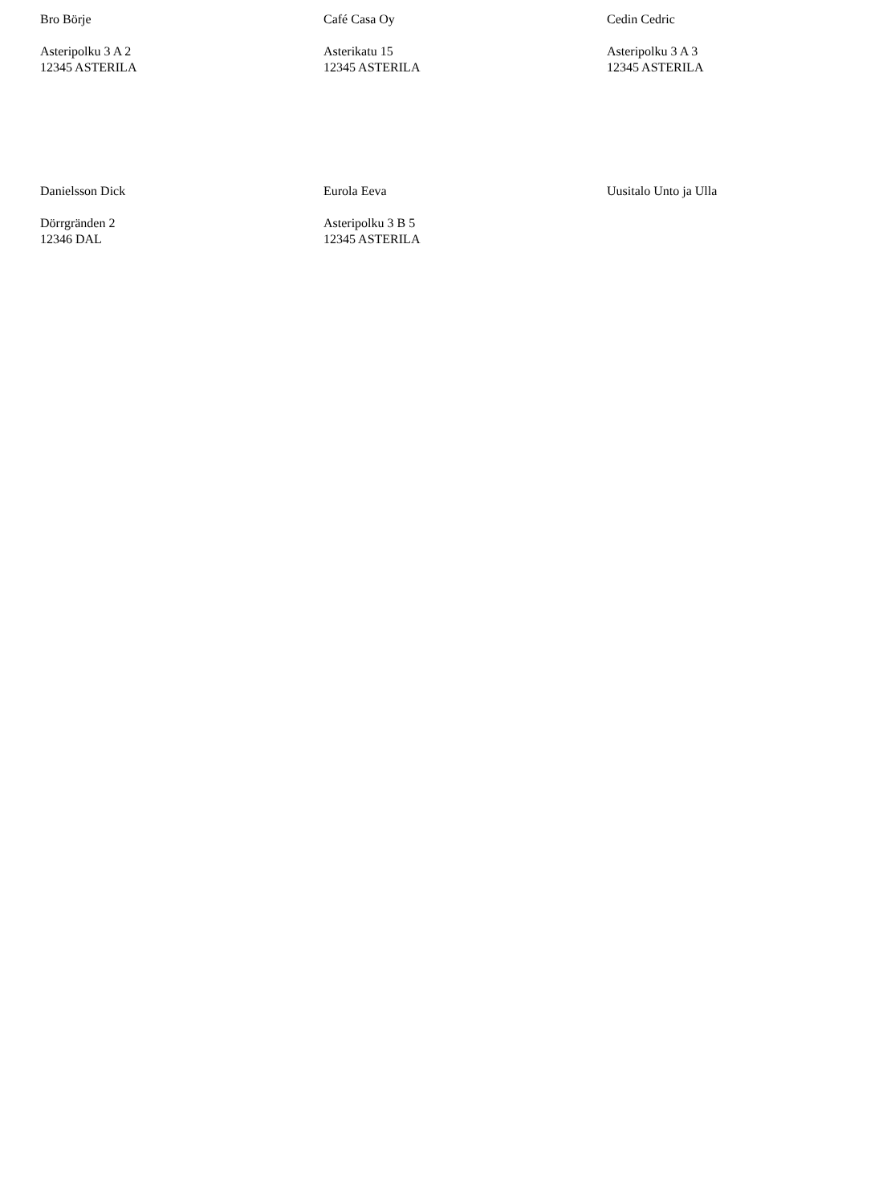Bro Börje
Asteripolku 3 A 2
12345 ASTERILA
Café Casa Oy
Asterikatu 15
12345 ASTERILA
Cedin Cedric
Asteripolku 3 A 3
12345 ASTERILA
Danielsson Dick
Dörrgränden 2
12346 DAL
Eurola Eeva
Asteripolku 3 B 5
12345 ASTERILA
Uusitalo Unto ja Ulla